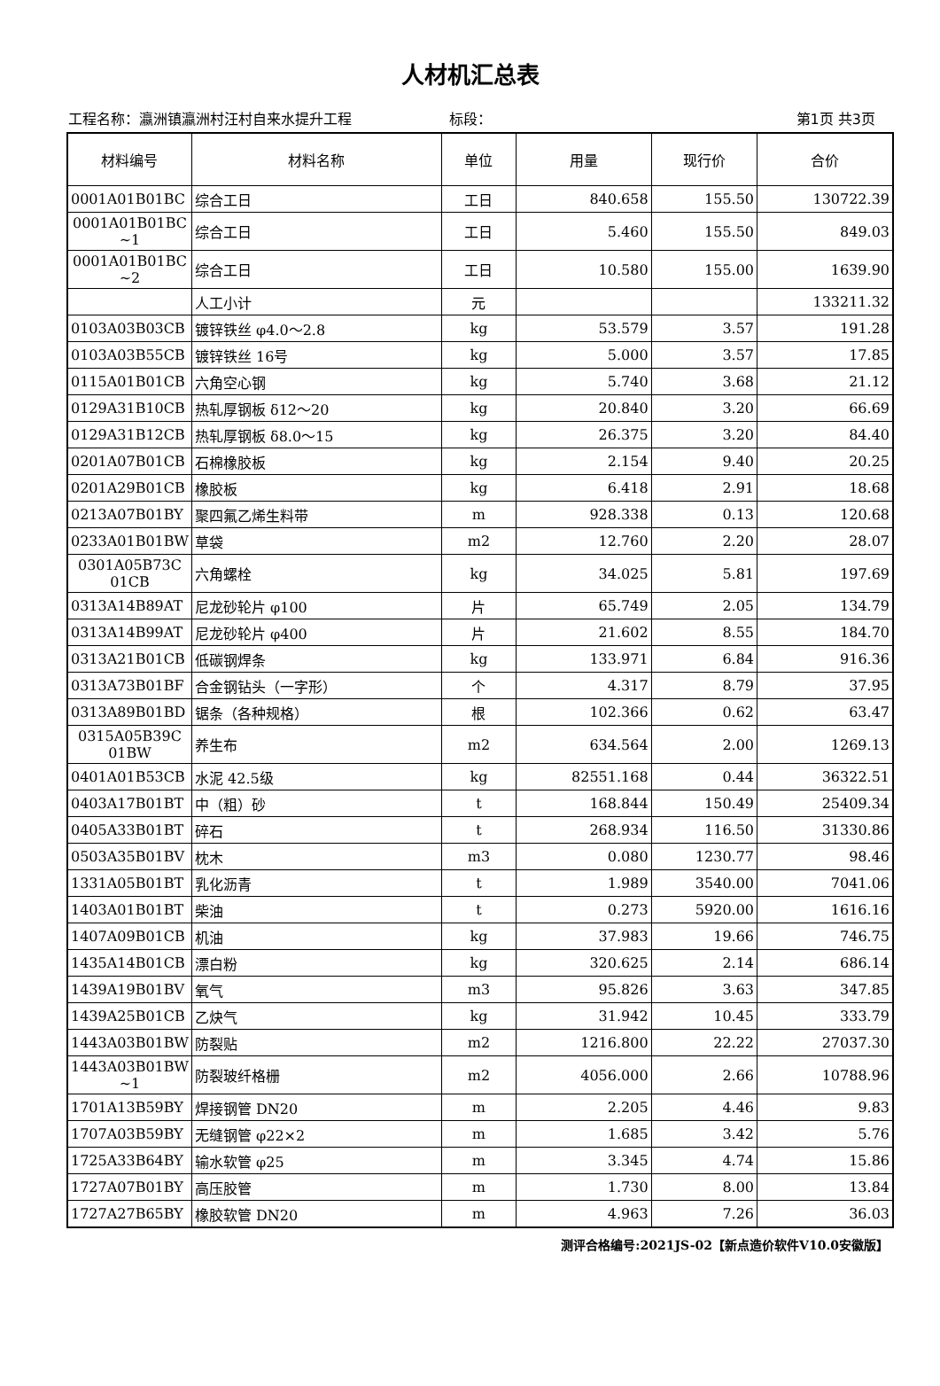人材机汇总表
工程名称：瀛洲镇瀛洲村汪村自来水提升工程 标段： 第1页 共3页
| 材料编号 | 材料名称 | 单位 | 用量 | 现行价 | 合价 |
| --- | --- | --- | --- | --- | --- |
| 0001A01B01BC | 综合工日 | 工日 | 840.658 | 155.50 | 130722.39 |
| 0001A01B01BC ~1 | 综合工日 | 工日 | 5.460 | 155.50 | 849.03 |
| 0001A01B01BC ~2 | 综合工日 | 工日 | 10.580 | 155.00 | 1639.90 |
| | 人工小计 | 元 | | | 133211.32 |
| 0103A03B03CB | 镀锌铁丝 φ4.0～2.8 | kg | 53.579 | 3.57 | 191.28 |
| 0103A03B55CB | 镀锌铁丝 16号 | kg | 5.000 | 3.57 | 17.85 |
| 0115A01B01CB | 六角空心钢 | kg | 5.740 | 3.68 | 21.12 |
| 0129A31B10CB | 热轧厚钢板 δ12～20 | kg | 20.840 | 3.20 | 66.69 |
| 0129A31B12CB | 热轧厚钢板 δ8.0～15 | kg | 26.375 | 3.20 | 84.40 |
| 0201A07B01CB | 石棉橡胶板 | kg | 2.154 | 9.40 | 20.25 |
| 0201A29B01CB | 橡胶板 | kg | 6.418 | 2.91 | 18.68 |
| 0213A07B01BY | 聚四氟乙烯生料带 | m | 928.338 | 0.13 | 120.68 |
| 0233A01B01BW | 草袋 | m2 | 12.760 | 2.20 | 28.07 |
| 0301A05B73C 01CB | 六角螺栓 | kg | 34.025 | 5.81 | 197.69 |
| 0313A14B89AT | 尼龙砂轮片 φ100 | 片 | 65.749 | 2.05 | 134.79 |
| 0313A14B99AT | 尼龙砂轮片 φ400 | 片 | 21.602 | 8.55 | 184.70 |
| 0313A21B01CB | 低碳钢焊条 | kg | 133.971 | 6.84 | 916.36 |
| 0313A73B01BF | 合金钢钻头（一字形） | 个 | 4.317 | 8.79 | 37.95 |
| 0313A89B01BD | 锯条（各种规格） | 根 | 102.366 | 0.62 | 63.47 |
| 0315A05B39C 01BW | 养生布 | m2 | 634.564 | 2.00 | 1269.13 |
| 0401A01B53CB | 水泥 42.5级 | kg | 82551.168 | 0.44 | 36322.51 |
| 0403A17B01BT | 中（粗）砂 | t | 168.844 | 150.49 | 25409.34 |
| 0405A33B01BT | 碎石 | t | 268.934 | 116.50 | 31330.86 |
| 0503A35B01BV | 枕木 | m3 | 0.080 | 1230.77 | 98.46 |
| 1331A05B01BT | 乳化沥青 | t | 1.989 | 3540.00 | 7041.06 |
| 1403A01B01BT | 柴油 | t | 0.273 | 5920.00 | 1616.16 |
| 1407A09B01CB | 机油 | kg | 37.983 | 19.66 | 746.75 |
| 1435A14B01CB | 漂白粉 | kg | 320.625 | 2.14 | 686.14 |
| 1439A19B01BV | 氧气 | m3 | 95.826 | 3.63 | 347.85 |
| 1439A25B01CB | 乙炔气 | kg | 31.942 | 10.45 | 333.79 |
| 1443A03B01BW | 防裂贴 | m2 | 1216.800 | 22.22 | 27037.30 |
| 1443A03B01BW ~1 | 防裂玻纤格栅 | m2 | 4056.000 | 2.66 | 10788.96 |
| 1701A13B59BY | 焊接钢管 DN20 | m | 2.205 | 4.46 | 9.83 |
| 1707A03B59BY | 无缝钢管 φ22×2 | m | 1.685 | 3.42 | 5.76 |
| 1725A33B64BY | 输水软管 φ25 | m | 3.345 | 4.74 | 15.86 |
| 1727A07B01BY | 高压胶管 | m | 1.730 | 8.00 | 13.84 |
| 1727A27B65BY | 橡胶软管 DN20 | m | 4.963 | 7.26 | 36.03 |
测评合格编号:2021JS-02【新点造价软件V10.0安徽版】